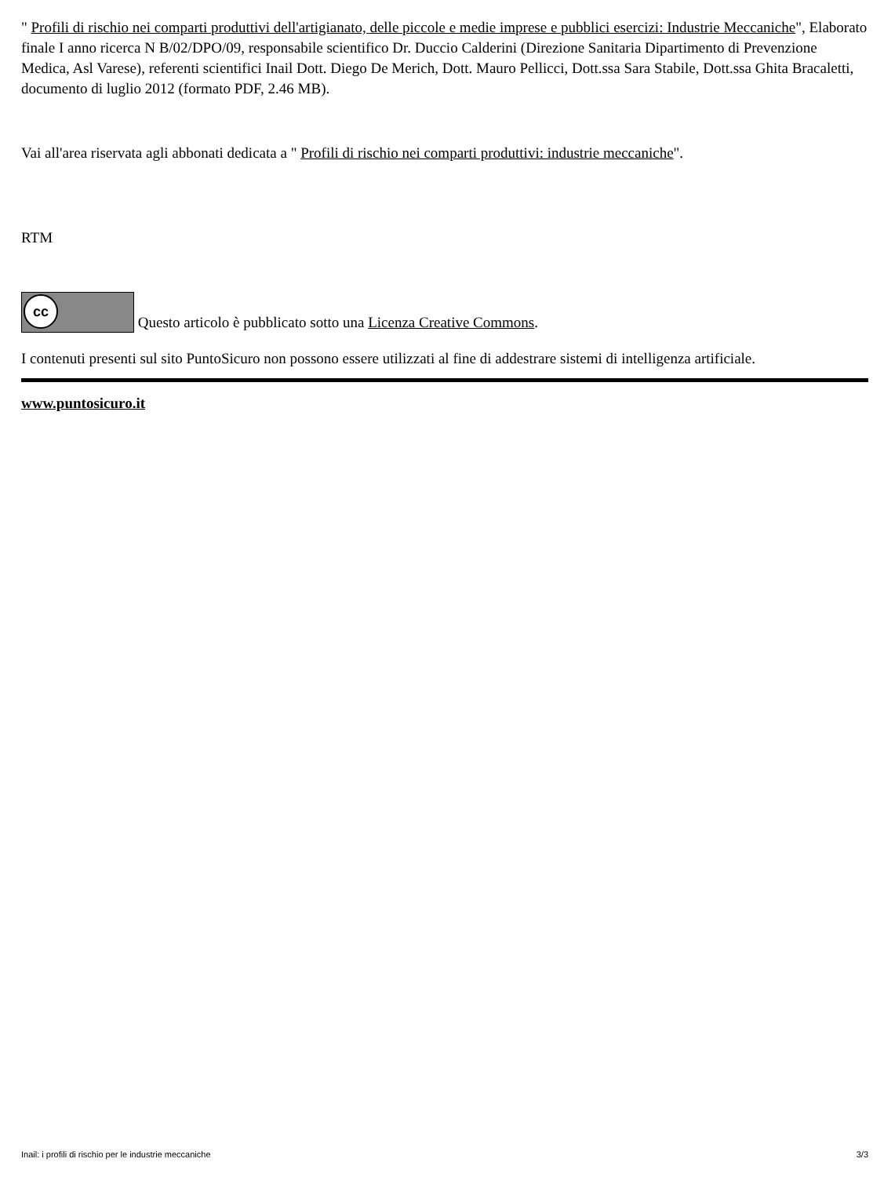" Profili di rischio nei comparti produttivi dell'artigianato, delle piccole e medie imprese e pubblici esercizi: Industrie Meccaniche", Elaborato finale I anno ricerca N B/02/DPO/09, responsabile scientifico Dr. Duccio Calderini (Direzione Sanitaria Dipartimento di Prevenzione Medica, Asl Varese), referenti scientifici Inail Dott. Diego De Merich, Dott. Mauro Pellicci, Dott.ssa Sara Stabile, Dott.ssa Ghita Bracaletti, documento di luglio 2012 (formato PDF, 2.46 MB).
Vai all'area riservata agli abbonati dedicata a " Profili di rischio nei comparti produttivi: industrie meccaniche".
RTM
cc Questo articolo è pubblicato sotto una Licenza Creative Commons.
I contenuti presenti sul sito PuntoSicuro non possono essere utilizzati al fine di addestrare sistemi di intelligenza artificiale.
www.puntosicuro.it
Inail: i profili di rischio per le industrie meccaniche 3/3